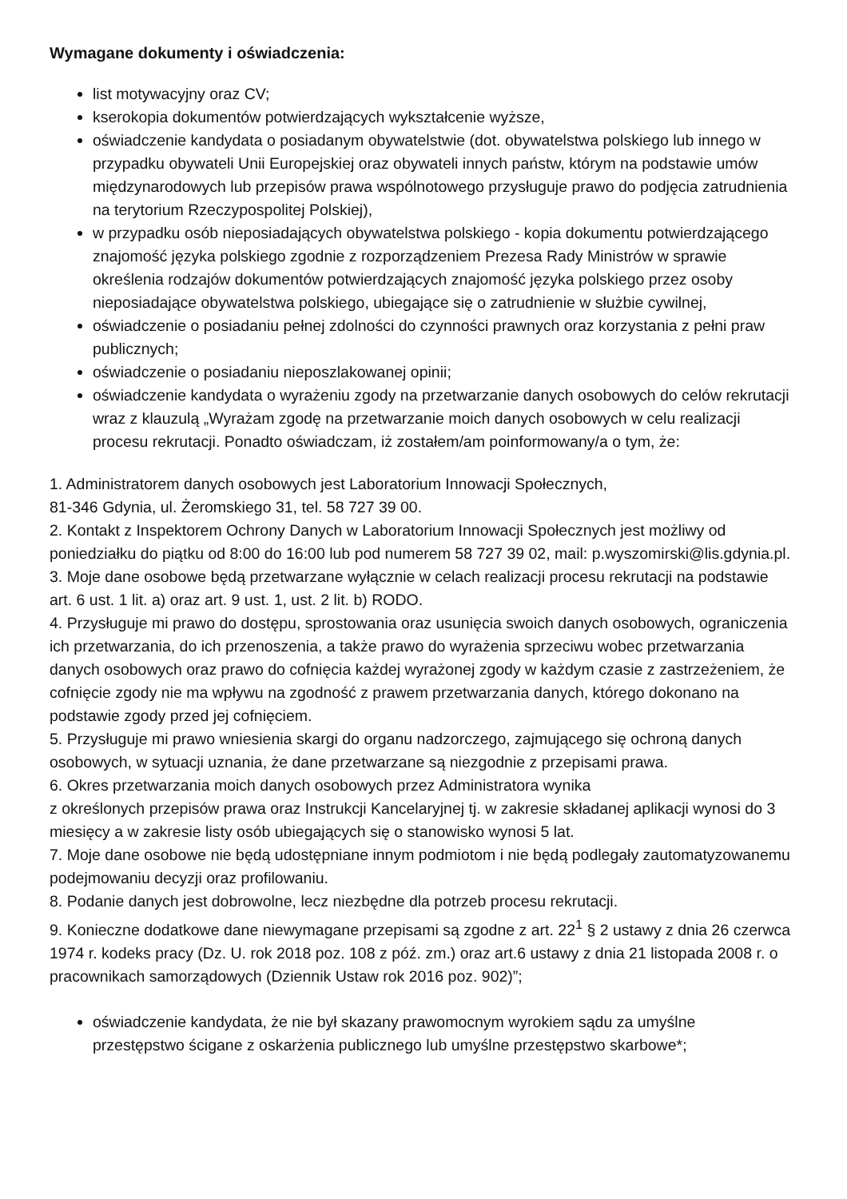Wymagane dokumenty i oświadczenia:
list motywacyjny oraz CV;
kserokopia dokumentów potwierdzających wykształcenie wyższe,
oświadczenie kandydata o posiadanym obywatelstwie (dot. obywatelstwa polskiego lub innego w przypadku obywateli Unii Europejskiej oraz obywateli innych państw, którym na podstawie umów międzynarodowych lub przepisów prawa wspólnotowego przysługuje prawo do podjęcia zatrudnienia na terytorium Rzeczypospolitej Polskiej),
w przypadku osób nieposiadających obywatelstwa polskiego - kopia dokumentu potwierdzającego znajomość języka polskiego zgodnie z rozporządzeniem Prezesa Rady Ministrów w sprawie określenia rodzajów dokumentów potwierdzających znajomość języka polskiego przez osoby nieposiadające obywatelstwa polskiego, ubiegające się o zatrudnienie w służbie cywilnej,
oświadczenie o posiadaniu pełnej zdolności do czynności prawnych oraz korzystania z pełni praw publicznych;
oświadczenie o posiadaniu nieposzlakowanej opinii;
oświadczenie kandydata o wyrażeniu zgody na przetwarzanie danych osobowych do celów rekrutacji wraz z klauzulą „Wyrażam zgodę na przetwarzanie moich danych osobowych w celu realizacji procesu rekrutacji. Ponadto oświadczam, iż zostałem/am poinformowany/a o tym, że:
1. Administratorem danych osobowych jest Laboratorium Innowacji Społecznych,
81-346 Gdynia, ul. Żeromskiego 31, tel. 58 727 39 00.
2. Kontakt z Inspektorem Ochrony Danych w Laboratorium Innowacji Społecznych jest możliwy od poniedziałku do piątku od 8:00 do 16:00 lub pod numerem 58 727 39 02, mail: p.wyszomirski@lis.gdynia.pl.
3. Moje dane osobowe będą przetwarzane wyłącznie w celach realizacji procesu rekrutacji na podstawie art. 6 ust. 1 lit. a) oraz art. 9 ust. 1, ust. 2 lit. b) RODO.
4. Przysługuje mi prawo do dostępu, sprostowania oraz usunięcia swoich danych osobowych, ograniczenia ich przetwarzania, do ich przenoszenia, a także prawo do wyrażenia sprzeciwu wobec przetwarzania danych osobowych oraz prawo do cofnięcia każdej wyrażonej zgody w każdym czasie z zastrzeżeniem, że cofnięcie zgody nie ma wpływu na zgodność z prawem przetwarzania danych, którego dokonano na podstawie zgody przed jej cofnięciem.
5. Przysługuje mi prawo wniesienia skargi do organu nadzorczego, zajmującego się ochroną danych osobowych, w sytuacji uznania, że dane przetwarzane są niezgodnie z przepisami prawa.
6. Okres przetwarzania moich danych osobowych przez Administratora wynika
z określonych przepisów prawa oraz Instrukcji Kancelaryjnej tj. w zakresie składanej aplikacji wynosi do 3 miesięcy a w zakresie listy osób ubiegających się o stanowisko wynosi 5 lat.
7. Moje dane osobowe nie będą udostępniane innym podmiotom i nie będą podlegały zautomatyzowanemu podejmowaniu decyzji oraz profilowaniu.
8. Podanie danych jest dobrowolne, lecz niezbędne dla potrzeb procesu rekrutacji.
9. Konieczne dodatkowe dane niewymagane przepisami są zgodne z art. 22<sup>1</sup> § 2 ustawy z dnia 26 czerwca 1974 r. kodeks pracy (Dz. U. rok 2018 poz. 108 z póź. zm.) oraz art.6 ustawy z dnia 21 listopada 2008 r. o pracownikach samorządowych (Dziennik Ustaw rok 2016 poz. 902)”;
oświadczenie kandydata, że nie był skazany prawomocnym wyrokiem sądu za umyślne przestępstwo ścigane z oskarżenia publicznego lub umyślne przestępstwo skarbowe*;